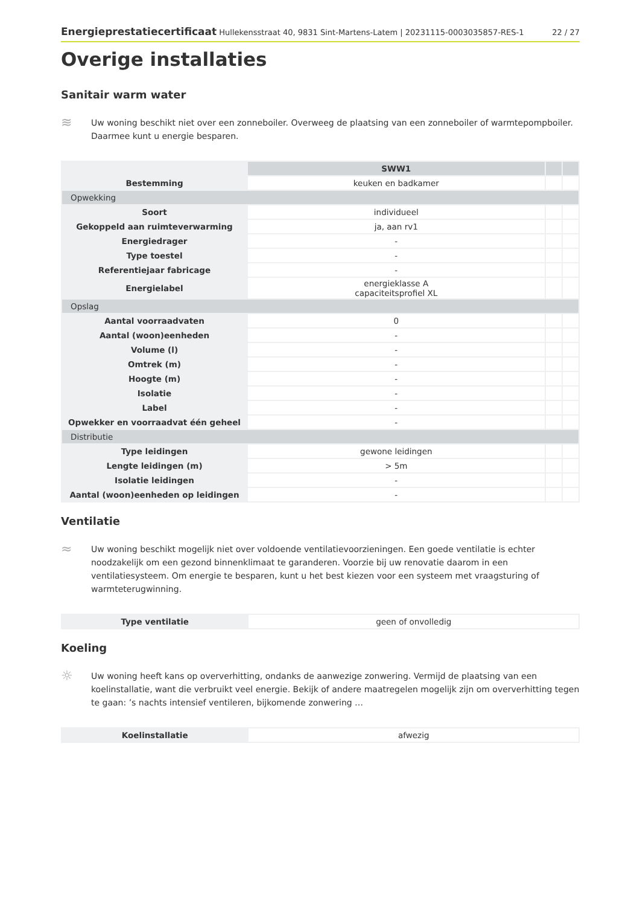Energieprestatiecertificaat Hullekensstraat 40, 9831 Sint-Martens-Latem | 20231115-0003035857-RES-1 22 / 27
Overige installaties
Sanitair warm water
≋
Uw woning beschikt niet over een zonneboiler. Overweeg de plaatsing van een zonneboiler of warmtepompboiler. Daarmee kunt u energie besparen.
| | SWW1 | | |
| --- | --- | --- | --- |
| Bestemming | keuken en badkamer | | |
| Opwekking | | | |
| Soort | individueel | | |
| Gekoppeld aan ruimteverwarming | ja, aan rv1 | | |
| Energiedrager | - | | |
| Type toestel | - | | |
| Referentiejaar fabricage | - | | |
| Energielabel | energieklasse A capaciteitsprofiel XL | | |
| Opslag | | | |
| Aantal voorraadvaten | 0 | | |
| Aantal (woon)eenheden | - | | |
| Volume (l) | - | | |
| Omtrek (m) | - | | |
| Hoogte (m) | - | | |
| Isolatie | - | | |
| Label | - | | |
| Opwekker en voorraadvat één geheel | - | | |
| Distributie | | | |
| Type leidingen | gewone leidingen | | |
| Lengte leidingen (m) | > 5m | | |
| Isolatie leidingen | - | | |
| Aantal (woon)eenheden op leidingen | - | | |
Ventilatie
≈
Uw woning beschikt mogelijk niet over voldoende ventilatievoorzieningen. Een goede ventilatie is echter noodzakelijk om een gezond binnenklimaat te garanderen. Voorzie bij uw renovatie daarom in een ventilatiesysteem. Om energie te besparen, kunt u het best kiezen voor een systeem met vraagsturing of warmteterugwinning.
| Type ventilatie | geen of onvolledig |
Koeling
☼
Uw woning heeft kans op oververhitting, ondanks de aanwezige zonwering. Vermijd de plaatsing van een koelinstallatie, want die verbruikt veel energie. Bekijk of andere maatregelen mogelijk zijn om oververhitting tegen te gaan: ’s nachts intensief ventileren, bijkomende zonwering …
| Koelinstallatie | afwezig |